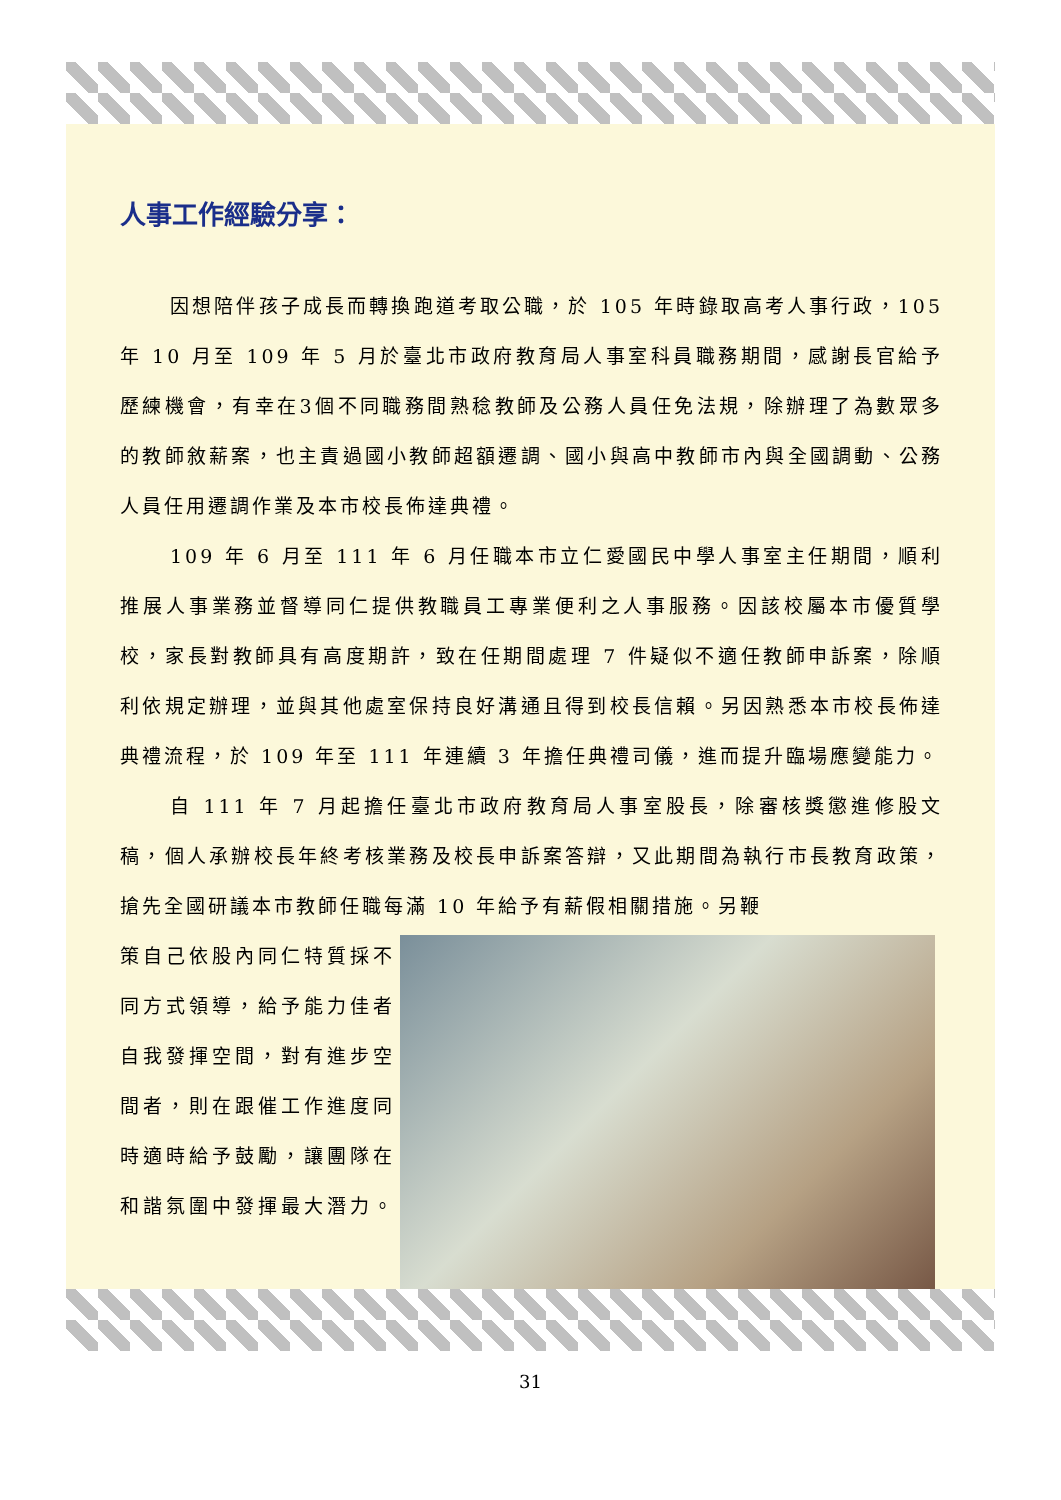人事工作經驗分享：
因想陪伴孩子成長而轉換跑道考取公職，於 105 年時錄取高考人事行政，105 年 10 月至 109 年 5 月於臺北市政府教育局人事室科員職務期間，感謝長官給予歷練機會，有幸在3個不同職務間熟稔教師及公務人員任免法規，除辦理了為數眾多的教師敘薪案，也主責過國小教師超額遷調、國小與高中教師市內與全國調動、公務人員任用遷調作業及本市校長佈達典禮。
109 年 6 月至 111 年 6 月任職本市立仁愛國民中學人事室主任期間，順利推展人事業務並督導同仁提供教職員工專業便利之人事服務。因該校屬本市優質學校，家長對教師具有高度期許，致在任期間處理 7 件疑似不適任教師申訴案，除順利依規定辦理，並與其他處室保持良好溝通且得到校長信賴。另因熟悉本市校長佈達典禮流程，於 109 年至 111 年連續 3 年擔任典禮司儀，進而提升臨場應變能力。
自 111 年 7 月起擔任臺北市政府教育局人事室股長，除審核獎懲進修股文稿，個人承辦校長年終考核業務及校長申訴案答辯，又此期間為執行市長教育政策，搶先全國研議本市教師任職每滿 10 年給予有薪假相關措施。另鞭
策自己依股內同仁特質採不同方式領導，給予能力佳者自我發揮空間，對有進步空間者，則在跟催工作進度同時適時給予鼓勵，讓團隊在和諧氛圍中發揮最大潛力。
31